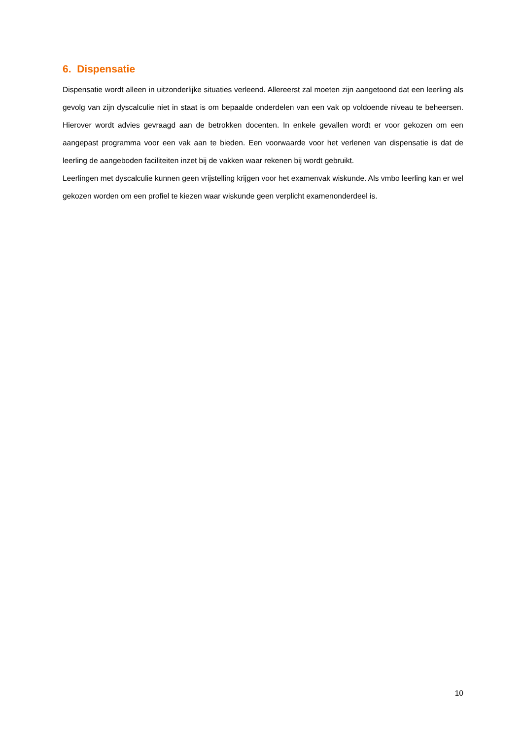6. Dispensatie
Dispensatie wordt alleen in uitzonderlijke situaties verleend. Allereerst zal moeten zijn aangetoond dat een leerling als gevolg van zijn dyscalculie niet in staat is om bepaalde onderdelen van een vak op voldoende niveau te beheersen. Hierover wordt advies gevraagd aan de betrokken docenten. In enkele gevallen wordt er voor gekozen om een aangepast programma voor een vak aan te bieden. Een voorwaarde voor het verlenen van dispensatie is dat de leerling de aangeboden faciliteiten inzet bij de vakken waar rekenen bij wordt gebruikt.
Leerlingen met dyscalculie kunnen geen vrijstelling krijgen voor het examenvak wiskunde. Als vmbo leerling kan er wel gekozen worden om een profiel te kiezen waar wiskunde geen verplicht examenonderdeel is.
10